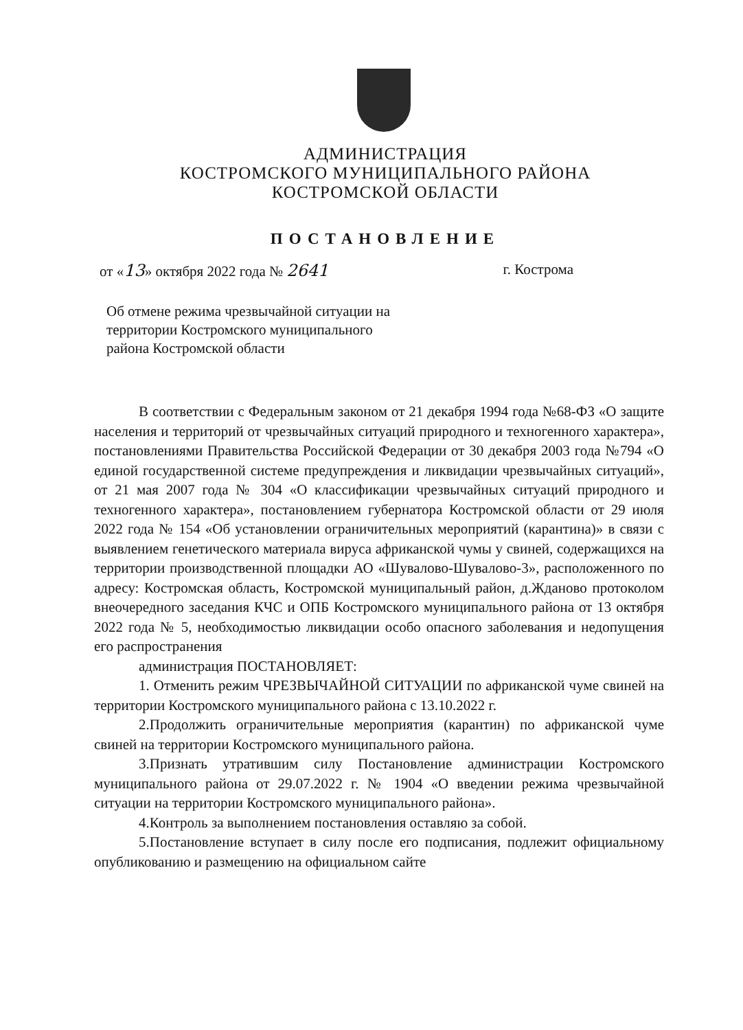АДМИНИСТРАЦИЯ
КОСТРОМСКОГО МУНИЦИПАЛЬНОГО РАЙОНА
КОСТРОМСКОЙ ОБЛАСТИ
ПОСТАНОВЛЕНИЕ
от «13» октября 2022 года № 2641 г. Кострома
Об отмене режима чрезвычайной ситуации на территории Костромского муниципального района Костромской области
В соответствии с Федеральным законом от 21 декабря 1994 года №68-ФЗ «О защите населения и территорий от чрезвычайных ситуаций природного и техногенного характера», постановлениями Правительства Российской Федерации от 30 декабря 2003 года №794 «О единой государственной системе предупреждения и ликвидации чрезвычайных ситуаций», от 21 мая 2007 года № 304 «О классификации чрезвычайных ситуаций природного и техногенного характера», постановлением губернатора Костромской области от 29 июля 2022 года № 154 «Об установлении ограничительных мероприятий (карантина)» в связи с выявлением генетического материала вируса африканской чумы у свиней, содержащихся на территории производственной площадки АО «Шувалово-Шувалово-3», расположенного по адресу: Костромская область, Костромской муниципальный район, д.Жданово протоколом внеочередного заседания КЧС и ОПБ Костромского муниципального района от 13 октября 2022 года № 5, необходимостью ликвидации особо опасного заболевания и недопущения его распространения
администрация ПОСТАНОВЛЯЕТ:
1. Отменить режим ЧРЕЗВЫЧАЙНОЙ СИТУАЦИИ по африканской чуме свиней на территории Костромского муниципального района с 13.10.2022 г.
2.Продолжить ограничительные мероприятия (карантин) по африканской чуме свиней на территории Костромского муниципального района.
3.Признать утратившим силу Постановление администрации Костромского муниципального района от 29.07.2022 г. № 1904 «О введении режима чрезвычайной ситуации на территории Костромского муниципального района».
4.Контроль за выполнением постановления оставляю за собой.
5.Постановление вступает в силу после его подписания, подлежит официальному опубликованию и размещению на официальном сайте